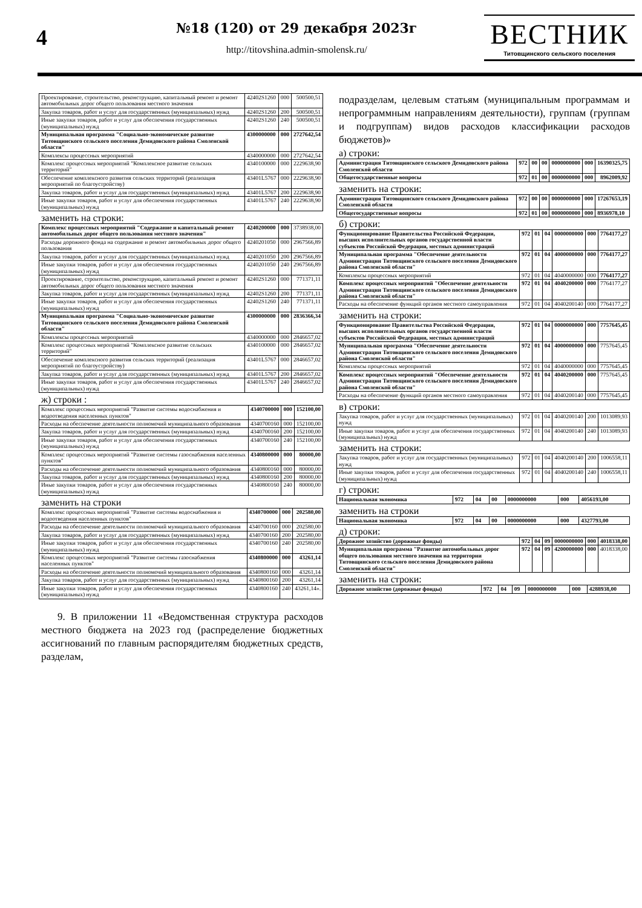4
№18 (120) от 29 декабря 2023г
http://titovshina.admin-smolensk.ru/
ВЕСТНИК
Титовщинского сельского поселения
| Проектирование, строительство, реконструкцию, капитальный ремонт и ремонт автомобильных дорог общего пользования местного значения | 42402S1260 | 000 | 500500,51 |
| Закупка товаров, работ и услуг для государственных (муниципальных) нужд | 42402S1260 | 200 | 500500,51 |
| Иные закупки товаров, работ и услуг для обеспечения государственных (муниципальных) нужд | 42402S1260 | 240 | 500500,51 |
| Муниципальная программа "Социально-экономическое развитие Титовщинского сельского поселения Демидовского района Смоленской области" | 4300000000 | 000 | 2727642,54 |
| Комплексы процессных мероприятий | 4340000000 | 000 | 2727642,54 |
| Комплекс процессных мероприятий "Комплексное развитие сельских территорий" | 4340100000 | 000 | 2229638,90 |
| Обеспечение комплексного развития сельских территорий (реализация мероприятий по благоустройству) | 43401L5767 | 000 | 2229638,90 |
| Закупка товаров, работ и услуг для государственных (муниципальных) нужд | 43401L5767 | 200 | 2229638,90 |
| Иные закупки товаров, работ и услуг для обеспечения государственных (муниципальных) нужд | 43401L5767 | 240 | 2229638,90 |
заменить на строки:
| Комплекс процессных мероприятий "Содержание и капитальный ремонт автомобильных дорог общего пользования местного значения" | 4240200000 | 000 | 3738938,00 |
| Расходы дорожного фонда на содержание и ремонт автомобильных дорог общего пользования | 4240201050 | 000 | 2967566,89 |
| Закупка товаров, работ и услуг для государственных (муниципальных) нужд | 4240201050 | 200 | 2967566,89 |
| Иные закупки товаров, работ и услуг для обеспечения государственных (муниципальных) нужд | 4240201050 | 240 | 2967566,89 |
| Проектирование, строительство, реконструкцию, капитальный ремонт и ремонт автомобильных дорог общего пользования местного значения | 42402S1260 | 000 | 771371,11 |
| Закупка товаров, работ и услуг для государственных (муниципальных) нужд | 42402S1260 | 200 | 771371,11 |
| Иные закупки товаров, работ и услуг для обеспечения государственных (муниципальных) нужд | 42402S1260 | 240 | 771371,11 |
| Муниципальная программа "Социально-экономическое развитие Титовщинского сельского поселения Демидовского района Смоленской области" | 4300000000 | 000 | 2836366,34 |
| Комплексы процессных мероприятий | 4340000000 | 000 | 2846657,02 |
| Комплекс процессных мероприятий "Комплексное развитие сельских территорий" | 4340100000 | 000 | 2846657,02 |
| Обеспечение комплексного развития сельских территорий (реализация мероприятий по благоустройству) | 43401L5767 | 000 | 2846657,02 |
| Закупка товаров, работ и услуг для государственных (муниципальных) нужд | 43401L5767 | 200 | 2846657,02 |
| Иные закупки товаров, работ и услуг для обеспечения государственных (муниципальных) нужд | 43401L5767 | 240 | 2846657,02 |
ж) строки :
| Комплекс процессных мероприятий "Развитие системы водоснабжения и водоотведения населенных пунктов" | 4340700000 | 000 | 152100,00 |
| Расходы на обеспечение деятельности полномочий муниципального образования | 4340700160 | 000 | 152100,00 |
| Закупка товаров, работ и услуг для государственных (муниципальных) нужд | 4340700160 | 200 | 152100,00 |
| Иные закупки товаров, работ и услуг для обеспечения государственных (муниципальных) нужд | 4340700160 | 240 | 152100,00 |
| Комплекс процессных мероприятий "Развитие системы газоснабжения населенных пунктов" | 4340800000 | 000 | 80000,00 |
| Расходы на обеспечение деятельности полномочий муниципального образования | 4340800160 | 000 | 80000,00 |
| Закупка товаров, работ и услуг для государственных (муниципальных) нужд | 4340800160 | 200 | 80000,00 |
| Иные закупки товаров, работ и услуг для обеспечения государственных (муниципальных) нужд | 4340800160 | 240 | 80000,00 |
заменить на строки
| Комплекс процессных мероприятий "Развитие системы водоснабжения и водоотведения населенных пунктов" | 4340700000 | 000 | 202580,00 |
| Расходы на обеспечение деятельности полномочий муниципального образования | 4340700160 | 000 | 202580,00 |
| Закупка товаров, работ и услуг для государственных (муниципальных) нужд | 4340700160 | 200 | 202580,00 |
| Иные закупки товаров, работ и услуг для обеспечения государственных (муниципальных) нужд | 4340700160 | 240 | 202580,00 |
| Комплекс процессных мероприятий "Развитие системы газоснабжения населенных пунктов" | 4340800000 | 000 | 43261,14 |
| Расходы на обеспечение деятельности полномочий муниципального образования | 4340800160 | 000 | 43261,14 |
| Закупка товаров, работ и услуг для государственных (муниципальных) нужд | 4340800160 | 200 | 43261,14 |
| Иные закупки товаров, работ и услуг для обеспечения государственных (муниципальных) нужд | 4340800160 | 240 | 43261,14». |
9. В приложении 11 «Ведомственная структура расходов местного бюджета на 2023 год (распределение бюджетных ассигнований по главным распорядителям бюджетных средств, разделам,
подразделам, целевым статьям (муниципальным программам и непрограммным направлениям деятельности), группам (группам и подгруппам) видов расходов классификации расходов бюджетов)»
а) строки:
| Администрация Титовщинского сельского Демидовского района Смоленской области | 972 | 00 | 00 | 0000000000 | 000 | 16390325,75 |
| Общегосударственные вопросы | 972 | 01 | 00 | 0000000000 | 000 | 8962009,92 |
заменить на строки:
| Администрация Титовщинского сельского Демидовского района Смоленской области | 972 | 00 | 00 | 0000000000 | 000 | 17267653,19 |
| Общегосударственные вопросы | 972 | 01 | 00 | 0000000000 | 000 | 8936978,10 |
б) строки:
| Функционирование Правительства Российской Федерации, высших исполнительных органов государственной власти субъектов Российской Федерации, местных администраций | 972 | 01 | 04 | 0000000000 | 000 | 7764177,27 |
| Муниципальная программа "Обеспечение деятельности Администрации Титовщинского сельского поселения Демидовского района Смоленской области" | 972 | 01 | 04 | 4000000000 | 000 | 7764177,27 |
| Комплексы процессных мероприятий | 972 | 01 | 04 | 4040000000 | 000 | 7764177,27 |
| Комплекс процессных мероприятий "Обеспечение деятельности Администрации Титовщинского сельского поселения Демидовского района Смоленской области" | 972 | 01 | 04 | 4040200000 | 000 | 7764177,27 |
| Расходы на обеспечение функций органов местного самоуправления | 972 | 01 | 04 | 4040200140 | 000 | 7764177,27 |
заменить на строки:
| Функционирование Правительства Российской Федерации, высших исполнительных органов государственной власти субъектов Российской Федерации, местных администраций | 972 | 01 | 04 | 0000000000 | 000 | 7757645,45 |
| Муниципальная программа "Обеспечение деятельности Администрации Титовщинского сельского поселения Демидовского района Смоленской области" | 972 | 01 | 04 | 4000000000 | 000 | 7757645,45 |
| Комплексы процессных мероприятий | 972 | 01 | 04 | 4040000000 | 000 | 7757645,45 |
| Комплекс процессных мероприятий "Обеспечение деятельности Администрации Титовщинского сельского поселения Демидовского района Смоленской области" | 972 | 01 | 04 | 4040200000 | 000 | 7757645,45 |
| Расходы на обеспечение функций органов местного самоуправления | 972 | 01 | 04 | 4040200140 | 000 | 7757645,45 |
в) строки:
| Закупка товаров, работ и услуг для государственных (муниципальных) нужд | 972 | 01 | 04 | 4040200140 | 200 | 1013089,93 |
| Иные закупки товаров, работ и услуг для обеспечения государственных (муниципальных) нужд | 972 | 01 | 04 | 4040200140 | 240 | 1013089,93 |
заменить на строки:
| Закупка товаров, работ и услуг для государственных (муниципальных) нужд | 972 | 01 | 04 | 4040200140 | 200 | 1006558,11 |
| Иные закупки товаров, работ и услуг для обеспечения государственных (муниципальных) нужд | 972 | 01 | 04 | 4040200140 | 240 | 1006558,11 |
г) строки:
| Национальная экономика | 972 | 04 | 00 | 0000000000 | 000 | 4056193,00 |
заменить на строки
| Национальная экономика | 972 | 04 | 00 | 0000000000 | 000 | 4327793,00 |
д) строки:
| Дорожное хозяйство (дорожные фонды) | 972 | 04 | 09 | 0000000000 | 000 | 4018338,00 |
| Муниципальная программа "Развитие автомобильных дорог общего пользования местного значения на территории Титовщинского сельского поселения Демидовского района Смоленской области" | 972 | 04 | 09 | 4200000000 | 000 | 4018338,00 |
заменить на строки:
| Дорожное хозяйство (дорожные фонды) | 972 | 04 | 09 | 0000000000 | 000 | 4288938,00 |